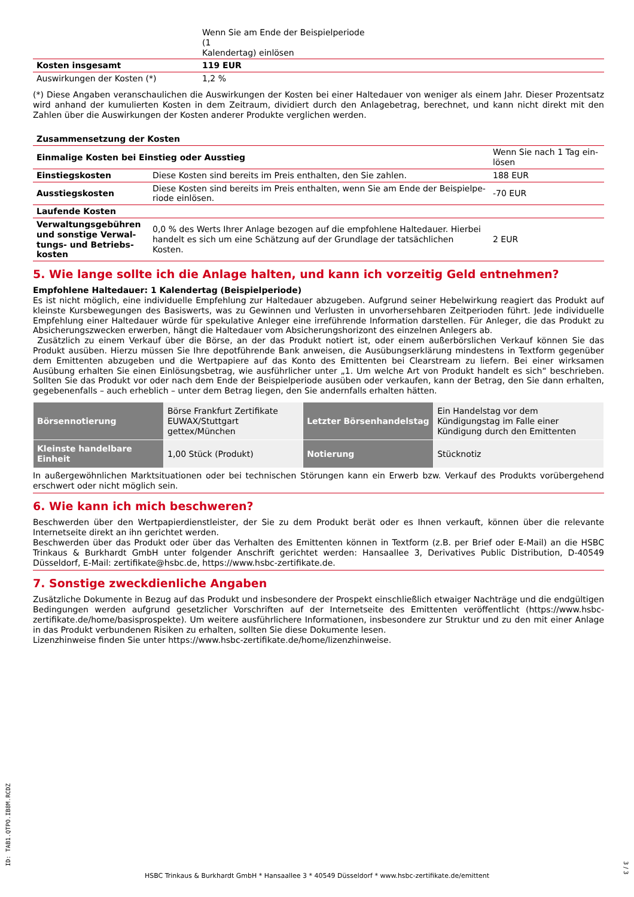| | Wenn Sie am Ende der Beispielperiode (1 Kalendertag) einlösen | |
| Kosten insgesamt | 119 EUR | |
| Auswirkungen der Kosten (*) | 1,2 % | |
(*) Diese Angaben veranschaulichen die Auswirkungen der Kosten bei einer Haltedauer von weniger als einem Jahr. Dieser Prozentsatz wird anhand der kumulierten Kosten in dem Zeitraum, dividiert durch den Anlagebetrag, berechnet, und kann nicht direkt mit den Zahlen über die Auswirkungen der Kosten anderer Produkte verglichen werden.
| Zusammensetzung der Kosten | | |
| --- | --- | --- |
| Einmalige Kosten bei Einstieg oder Ausstieg | | Wenn Sie nach 1 Tag ein- lösen |
| Einstiegskosten | Diese Kosten sind bereits im Preis enthalten, den Sie zahlen. | 188 EUR |
| Ausstiegskosten | Diese Kosten sind bereits im Preis enthalten, wenn Sie am Ende der Beispielpe- riode einlösen. | -70 EUR |
| Laufende Kosten | | |
| Verwaltungsgebühren und sonstige Verwal-tungs- und Betriebs-kosten | 0,0 % des Werts Ihrer Anlage bezogen auf die empfohlene Haltedauer. Hierbei handelt es sich um eine Schätzung auf der Grundlage der tatsächlichen Kosten. | 2 EUR |
5. Wie lange sollte ich die Anlage halten, und kann ich vorzeitig Geld entnehmen?
Empfohlene Haltedauer: 1 Kalendertag (Beispielperiode)
Es ist nicht möglich, eine individuelle Empfehlung zur Haltedauer abzugeben. Aufgrund seiner Hebelwirkung reagiert das Produkt auf kleinste Kursbewegungen des Basiswerts, was zu Gewinnen und Verlusten in unvorhersehbaren Zeitperioden führt. Jede individuelle Empfehlung einer Haltedauer würde für spekulative Anleger eine irreführende Information darstellen. Für Anleger, die das Produkt zu Absicherungszwecken erwerben, hängt die Haltedauer vom Absicherungshorizont des einzelnen Anlegers ab.
Zusätzlich zu einem Verkauf über die Börse, an der das Produkt notiert ist, oder einem außerbörslichen Verkauf können Sie das Produkt ausüben. Hierzu müssen Sie Ihre depotführende Bank anweisen, die Ausübungserklärung mindestens in Textform gegenüber dem Emittenten abzugeben und die Wertpapiere auf das Konto des Emittenten bei Clearstream zu liefern. Bei einer wirksamen Ausübung erhalten Sie einen Einlösungsbetrag, wie ausführlicher unter „1. Um welche Art von Produkt handelt es sich“ beschrieben. Sollten Sie das Produkt vor oder nach dem Ende der Beispielperiode ausüben oder verkaufen, kann der Betrag, den Sie dann erhalten, gegebenenfalls – auch erheblich – unter dem Betrag liegen, den Sie andernfalls erhalten hätten.
| Börsennotierung | Börse Frankfurt Zertifikate EUWAX/Stuttgart gettex/München | Letzter Börsenhandelstag | Ein Handelstag vor dem Kündigungstag im Falle einer Kündigung durch den Emittenten |
| Kleinste handelbare Einheit | 1,00 Stück (Produkt) | Notierung | Stücknotiz |
In außergewöhnlichen Marktsituationen oder bei technischen Störungen kann ein Erwerb bzw. Verkauf des Produkts vorübergehend erschwert oder nicht möglich sein.
6. Wie kann ich mich beschweren?
Beschwerden über den Wertpapierdienstleister, der Sie zu dem Produkt berät oder es Ihnen verkauft, können über die relevante Internetseite direkt an ihn gerichtet werden.
Beschwerden über das Produkt oder über das Verhalten des Emittenten können in Textform (z.B. per Brief oder E-Mail) an die HSBC Trinkaus & Burkhardt GmbH unter folgender Anschrift gerichtet werden: Hansaallee 3, Derivatives Public Distribution, D-40549 Düsseldorf, E-Mail: zertifikate@hsbc.de, https://www.hsbc-zertifikate.de.
7. Sonstige zweckdienliche Angaben
Zusätzliche Dokumente in Bezug auf das Produkt und insbesondere der Prospekt einschließlich etwaiger Nachträge und die endgültigen Bedingungen werden aufgrund gesetzlicher Vorschriften auf der Internetseite des Emittenten veröffentlicht (https://www.hsbc-zertifikate.de/home/basisprospekte). Um weitere ausführlichere Informationen, insbesondere zur Struktur und zu den mit einer Anlage in das Produkt verbundenen Risiken zu erhalten, sollten Sie diese Dokumente lesen.
Lizenzhinweise finden Sie unter https://www.hsbc-zertifikate.de/home/lizenzhinweise.
ID: TAB1.QTPO.IB8M.RCDZ
HSBC Trinkaus & Burkhardt GmbH * Hansaallee 3 * 40549 Düsseldorf * www.hsbc-zertifikate.de/emittent
3 / 3